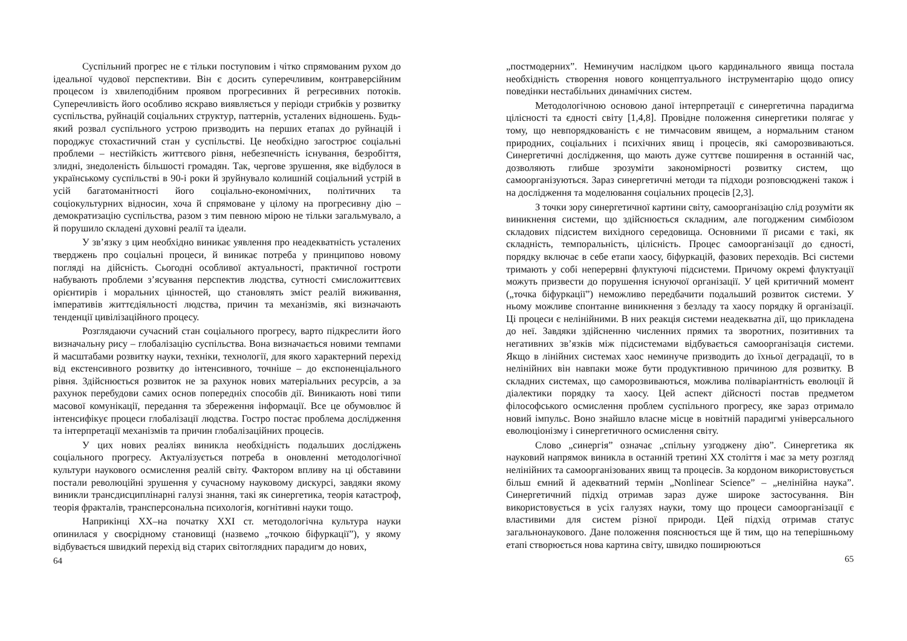Суспільний прогрес не є тільки поступовим і чітко спрямованим рухом до ідеальної чудової перспективи. Він є досить суперечливим, контраверсійним процесом із хвилеподібним проявом прогресивних й регресивних потоків. Суперечливість його особливо яскраво виявляється у періоди стрибків у розвитку суспільства, руйнацій соціальних структур, паттернів, усталених відношень. Будь-який розвал суспільного устрою призводить на перших етапах до руйнацій і породжує стохастичний стан у суспільстві. Це необхідно загострює соціальні проблеми – нестійкість життєвого рівня, небезпечність існування, безробіття, злидні, знедоленість більшості громадян. Так, чергове зрушення, яке відбулося в українському суспільстві в 90-і роки й зруйнувало колишній соціальний устрій в усій багатоманітності його соціально-економічних, політичних та соціокультурних відносин, хоча й спрямоване у цілому на прогресивну дію – демократизацію суспільства, разом з тим певною мірою не тільки загальмувало, а й порушило складені духовні реалії та ідеали.
У зв’язку з цим необхідно виникає уявлення про неадекватність усталених тверджень про соціальні процеси, й виникає потреба у принципово новому погляді на дійсність. Сьогодні особливої актуальності, практичної гостроти набувають проблеми з’ясування перспектив людства, сутності смисложиттєвих орієнтирів і моральних цінностей, що становлять зміст реалій виживання, імперативів життєдіяльності людства, причин та механізмів, які визначають тенденції цивілізаційного процесу.
Розглядаючи сучасний стан соціального прогресу, варто підкреслити його визначальну рису – глобалізацію суспільства. Вона визначається новими темпами й масштабами розвитку науки, техніки, технології, для якого характерний перехід від екстенсивного розвитку до інтенсивного, точніше – до експоненціального рівня. Здійснюється розвиток не за рахунок нових матеріальних ресурсів, а за рахунок перебудови самих основ попередніх способів дії. Виникають нові типи масової комунікації, передання та збереження інформації. Все це обумовлює й інтенсифікує процеси глобалізації людства. Гостро постає проблема дослідження та інтерпретації механізмів та причин глобалізаційних процесів.
У цих нових реаліях виникла необхідність подальших досліджень соціального прогресу. Актуалізується потреба в оновленні методологічної культури наукового осмислення реалій світу. Фактором впливу на ці обставини постали революційні зрушення у сучасному науковому дискурсі, завдяки якому виникли трансдисциплінарні галузі знання, такі як синергетика, теорія катастроф, теорія фракталів, трансперсональна психологія, когнітивні науки тощо.
Наприкінці ХХ–на початку ХХІ ст. методологічна культура науки опинилася у своєрідному становищі (назвемо „точкою біфуркації”), у якому відбувається швидкий перехід від старих світоглядних парадигм до нових,
64
„постмодерних”. Неминучим наслідком цього кардинального явища постала необхідність створення нового концептуального інструментарію щодо опису поведінки нестабільних динамічних систем.
Методологічною основою даної інтерпретації є синергетична парадигма цілісності та єдності світу [1,4,8]. Провідне положення синергетики полягає у тому, що невпорядкованість є не тимчасовим явищем, а нормальним станом природних, соціальних і психічних явищ і процесів, які саморозвиваються. Синергетичні дослідження, що мають дуже суттєве поширення в останній час, дозволяють глибше зрозуміти закономірності розвитку систем, що самоорганізуються. Зараз синергетичні методи та підходи розповсюджені також і на дослідження та моделювання соціальних процесів [2,3].
З точки зору синергетичної картини світу, самоорганізацію слід розуміти як виникнення системи, що здійснюється складним, але погодженим симбіозом складових підсистем вихідного середовища. Основними її рисами є такі, як складність, темпоральність, цілісність. Процес самоорганізації до єдності, порядку включає в себе етапи хаосу, біфуркацій, фазових переходів. Всі системи тримають у собі неперервні флуктуючі підсистеми. Причому окремі флуктуації можуть призвести до порушення існуючої організації. У цей критичний момент („точка біфуркації”) неможливо передбачити подальший розвиток системи. У ньому можливе спонтанне виникнення з безладу та хаосу порядку й організації. Ці процеси є нелінійними. В них реакція системи неадекватна дії, що прикладена до неї. Завдяки здійсненню численних прямих та зворотних, позитивних та негативних зв’язків між підсистемами відбувається самоорганізація системи. Якщо в лінійних системах хаос неминуче призводить до їхньої деградації, то в нелінійних він навпаки може бути продуктивною причиною для розвитку. В складних системах, що саморозвиваються, можлива поліваріантність еволюції й діалектики порядку та хаосу. Цей аспект дійсності постав предметом філософського осмислення проблем суспільного прогресу, яке зараз отримало новий імпульс. Воно знайшло власне місце в новітній парадигмі універсального еволюціонізму і синергетичного осмислення світу.
Слово „синергія” означає „спільну узгоджену дію”. Синергетика як науковий напрямок виникла в останній третині ХХ століття і має за мету розгляд нелінійних та самоорганізованих явищ та процесів. За кордоном використовується більш ємний й адекватний термін „Nonlinear Science” – „нелінійна наука”. Синергетичний підхід отримав зараз дуже широке застосування. Він використовується в усіх галузях науки, тому що процеси самоорганізації є властивими для систем різної природи. Цей підхід отримав статус загальнонаукового. Дане положення пояснюється ще й тим, що на теперішньому етапі створюється нова картина світу, швидко поширюються
65